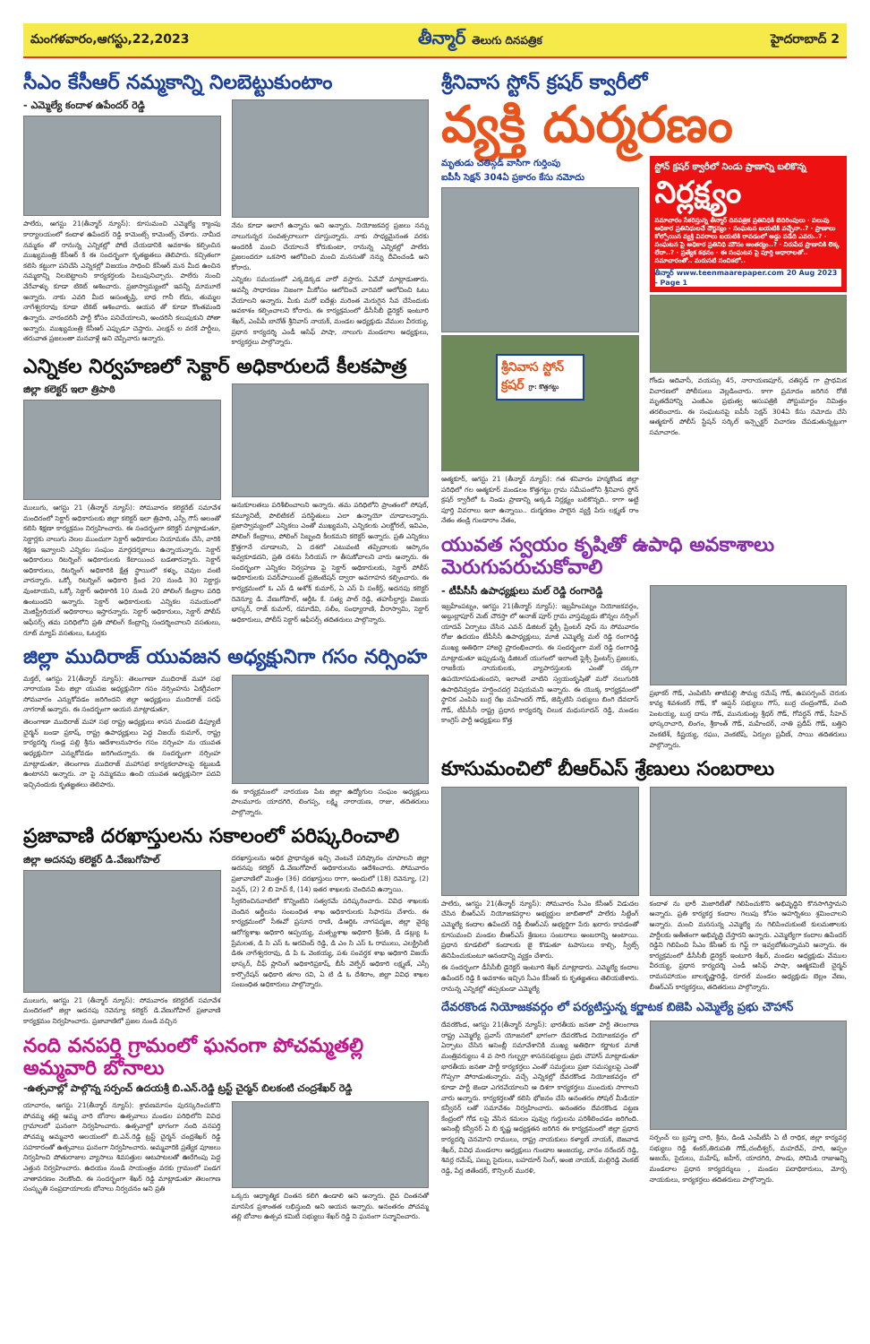మంగళవారం,ఆగస్టు,22,2023 తీన్మార్ తెలుగు దినపత్రిక హైదరాబాద్ 2
సీఎం కేసీఆర్ నమ్మకాన్ని నిలబెట్టుకుంటాం
- ఎమ్మెల్యే కందాళ ఉపేందర్ రెడ్డి
పాలేరు, ఆగస్టు 21(తీన్మార్ న్యూస్): కూసుమంచి ఎమ్మెల్యే క్యాంపు కార్యాలయంలో కందాళ ఉపేందర్ రెడ్డి కామెంట్స్ కామెంట్స్ చేశారు. నామీద నమ్మకం తో రానున్న ఎన్నికల్లో పోటీ చేయడానికి అవకాశం కల్పించిన ముఖ్యమంత్రి కేసీఆర్ కి ఈ సందర్భంగా కృతజ్ఞతలు తెలిపారు. కచ్చితంగా కలిసి కట్టుగా పనిచేసి ఎన్నికల్లో విజయం సాధించి కేసీఆర్ మన మీద ఉంచిన నమ్మకాన్ని నిలబెట్టాలని కార్యకర్తలకు పిలుపునిచ్చారు. పాలేరు నుంచి వేరేవాళ్ళు కూడా టికెట్ ఆశించారు. ప్రజాస్వామ్యంలో ఇవన్నీ మామూలే అన్నారు. నాకు ఎవరి మీద అసంతృప్తి, బాధ గానీ లేదు, తుమ్మల నాగేశ్వరరావు కూడా టికెట్ ఆశించారు. ఆయన తో కూడా కొంతమంది ఉన్నారు. వారందరినీ పార్టీ కోసం పనిచేయాలని, అందరినీ కలుపుకుని పోతా అన్నారు. ముఖ్యమంత్రి కేసీఆర్ ఎప్పుడూ చెప్తారు. ఎలక్షన్ ల వరకే పార్టీలు, తరువాత ప్రజలంతా మనవాళ్లే అని చెప్పేవారు అన్నారు.
నేను కూడా అలాగే ఉన్నాను అని అన్నారు. నియోజకవర్గ ప్రజలు నన్ను నాలుగున్నర సంవత్సరాలుగా చూస్తున్నారు. నాకు సాధ్యమైనంత వరకు అందరికీ మంచి చేయాలనే కోరుకుంటా, రానున్న ఎన్నికల్లో పాలేరు ప్రజలందరూ ఒకసారి ఆలోచించి మంచి మనసుతో నన్ను దీవించండి అని కోరారు.
ఎన్నికల సమయంలో ఎక్కడెక్కడ వారో వస్తారు. ఏవేవో మాట్లాడుతారు. అవన్నీ సాధారణం నిజంగా మీకోసం ఆలోచించే వారెవరో ఆలోచించి ఓటు వేయాలని అన్నారు. మీకు మరో ఐదేళ్లు మరింత మెరుగైన సేవ చేసేందుకు అవకాశం కల్పించాలని కోరారు. ఈ కార్యక్రమంలో డీసీసీబీ డైరెక్టర్ ఇంటూరి శేఖర్, ఎంపీపీ బానోత్ శ్రీనివాస్ నాయక్, మండల అధ్యక్షుడు వేముల వీరయ్య, ప్రధాన కార్యదర్శి ఎండీ ఆసిఫ్ పాషా, నాలుగు మండలాల అధ్యక్షులు, కార్యకర్తలు పాల్గొన్నారు.
ఎన్నికల నిర్వహణలో సెక్టార్ అధికారులదే కీలకపాత్ర
జిల్లా కలెక్టర్ ఇలా త్రిపాఠి
ములుగు, ఆగస్టు 21 (తీన్మార్ న్యూస్): సోమవారం కలెక్టరేట్ సమావేశ మందిరంలో సెక్టార్ అధికారులకు జిల్లా కలెక్టర్ ఇలా త్రిపాఠి, ఎస్పీ గౌస్ ఆలంతో కలిసి శిక్షణా కార్యక్రమం నిర్వహించారు. ఈ సందర్భంగా కలెక్టర్ మాట్లాడుతూ, సెక్టార్లకు నాలుగు నెలల ముందుగా సెక్టార్ అధికారుల నియామకం చేసి, వారికి శిక్షణ ఇవ్వాలని ఎన్నికల సంఘం మార్గదర్శకాలు ఉన్నాయన్నారు. సెక్టార్ అధికారులు రిటర్నింగ్ అధికారులకు కేటాయించ బడతారన్నారు. సెక్టార్ అధికారులు, రిటర్నింగ్ అధికారికి క్షేత్ర స్థాయిలో కళ్ళు, చెవుల వంటి వారన్నారు. ఒక్కో రిటర్నింగ్ అధికారి క్రింద 20 నుండి 30 సెక్టార్లు వుంటాయని, ఒక్కో సెక్టార్ అధికారికి 10 నుండి 20 పోలింగ్ కేంద్రాల పరిధి ఉంటుందని అన్నారు. సెక్టార్ అధికారులకు ఎన్నికల సమయంలో మెజిస్ట్రీరియల్ అధికారాలు ఇస్తారన్నారు. సెక్టార్ అధికారులు, సెక్టార్ పోలీస్ ఆఫీసర్స్ తమ పరిధిలోని ప్రతి పోలింగ్ కేంద్రాన్ని సందర్శించాలని వసతులు, రూట్ మ్యాప్ వసతులు, ఓటర్లకు
అనుకూలతలు పరిశీలించాలని అన్నారు. తమ పరిధిలోని ప్రాంతంలో సోషల్, కమ్యూనిటీ, పొలిటికల్ పరిస్థితులు ఎలా ఉన్నాయో చూడాలన్నారు. ప్రజాస్వామ్యంలో ఎన్నికలు ఎంతో ముఖ్యమని, ఎన్నికలకు ఎలక్టోరల్, ఇవిఎం, పోలింగ్ కేంద్రాలు, పోలింగ్ సిబ్బంది కీలకమని కలెక్టర్ అన్నారు. ప్రతి ఎన్నికలు క్రొత్తగానే చూడాలని, ఏ దశలో ఎటువంటి తప్పిదాలకు ఆస్కారం ఇవ్వకూడదని, ప్రతి దశను సీరియస్ గా తీసుకోవాలని వారు అన్నారు. ఈ సందర్భంగా ఎన్నికల నిర్వహణ పై సెక్టార్ అధికారులకు, సెక్టార్ పోలీస్ అధికారులకు పవర్‌పాయింట్ ప్రజెంటేషన్ ద్వారా అవగాహన కల్పించారు. ఈ కార్యక్రమంలో ఓ ఎస్ డి అశోక్ కుమార్, ఏ ఎస్ పి సంకీర్త్, అదనపు కలెక్టర్ రెవెన్యూ డి. వేణుగోపాల్, ఆర్డీఓ కే. సత్య పాల్ రెడ్డి, తహసీల్దార్లు విజయ భాస్కర్, రాజ్ కుమార్, రమాదేవి, సలీం, సంధ్యారాణి, వీరాస్వామి, సెక్టార్ అధికారులు, పోలీస్ సెక్టార్ ఆఫీసర్స్ తదితరులు పాల్గొన్నారు.
జిల్లా ముదిరాజ్ యువజన అధ్యక్షునిగా గసం నర్సింహ
మక్తల్, ఆగస్టు 21(తీన్మార్ న్యూస్): తెలంగాణా ముదిరాజ్ మహా సభ నారాయణ పేట జిల్లా యువజ అధ్యక్షునిగా గసం నర్సింహను ఏకగ్రీవంగా సోమవారం ఎన్నుకోవడం జరిగిందని జిల్లా అధ్యక్షులు ముదిరాజ్ సరఫ్ నాగరాజ్ అన్నారు. ఈ సందర్భంగా ఆయన మాట్లాడుతూ,
తెలంగాణా ముదిరాజ్ మహా సభ రాష్ట్ర అధ్యక్షులు శాసన మండలి డిప్యూటీ ఛైర్మన్ బండా ప్రకాష్, రాష్ట్ర ఉపాధ్యక్షులు పెద్ద విజయ్ కుమార్, రాష్ట్ర కార్యదర్శి గుండ్ల పల్లి శ్రీను ఆదేశాలనుసారం గసం నర్సింహ ను యువత అధ్యక్షునిగా ఎన్నుకోవడం జరిగిందన్నారు. ఈ సందర్భంగా నర్సింహ మాట్లాడుతూ, తెలంగాణ ముదిరాజ్ మహాసభ కార్యకలాపాలపై కట్టుబడి ఉంటానని అన్నారు. నా పై నమ్మకము ఉంచి యువత అధ్యక్షునిగా పదవి ఇచ్చినందుకు కృతజ్ఞతలు తెలిపారు.
ఈ కార్యక్రమంలో నారయణ పేట జిల్లా ఉద్యోగుల సంఘం అధ్యక్షులు పాలమూరు యాదగిరి, లింగప్ప, లక్ష్మి నారాయణ, రాజు, తదితరులు పాల్గొన్నారు.
ప్రజావాణి దరఖాస్తులను సకాలంలో పరిష్కరించాలి
జిల్లా అదనపు కలెక్టర్ డి.వేణుగోపాల్
ములుగు, ఆగస్టు 21 (తీన్మార్ న్యూస్): సోమవారం కలెక్టరేట్ సమావేశ మందిరంలో జిల్లా అదనపు రెవెన్యూ కలెక్టర్ డి.వేణుగోపాల్ ప్రజావాణి కార్యక్రమం నిర్వహించారు. ప్రజావాణిలో ప్రజల నుండి వచ్చిన
దరఖాస్తులను అధిక ప్రాధాన్యత ఇచ్చి వెంటనే పరిష్కారం చూపాలని జిల్లా అదనపు కలెక్టర్ డి.వేణుగోపాల్ అధికారులను ఆదేశించారు. సోమవారం ప్రజావాణిలో మొత్తం (36) దరఖాస్తులు రాగా, అందులో (18) రెవెన్యూ, (2) పెన్షన్, (2) 2 బి హెచ్ కే, (14) ఇతర శాఖలకు చెందినవి ఉన్నాయి.
స్వీకరించినవాటిలో కొన్నింటిని సత్వరమే పరిష్కరించారు. వివిధ శాఖలకు చెందిన అర్జీలను సంబంధిత శాఖ అధికారులకు సిఫారసు చేశారు. ఈ కార్యక్రమంలో సీఈవో ప్రసూన రాణి, డిఆర్డిఓ నాగపద్మజ, జిల్లా వైద్య ఆరోగ్యశాఖ అధికారి అప్పయ్య, మత్స్యశాఖ అధికారి శ్రీపతి, డి డబ్ల్యు ఓ ప్రేమలత, డి సి ఎస్ ఓ అరవింద్ రెడ్డి, డి ఎం సి ఎస్ ఓ రాములు, ఎలక్ట్రిసిటీ డిఈ నాగేశ్వరరావు, డి పి ఓ వెంకయ్య, పశు సంవర్ధక శాఖ అధికారి విజయ్ భాస్కర్, చీఫ్ ప్లానింగ్ అధికారిప్రకాష్, బీసీ వెల్ఫేర్ అధికారి లక్ష్మణ్, ఎస్సీ కార్పొరేషన్ అధికారి తూల రవి, ఏ టి డి ఓ దేశిరాం, జిల్లా వివిధ శాఖల సంబంధిత అధికారులు పాల్గొన్నారు.
నంది వనపర్తి గ్రామంలో ఘనంగా పోచమ్మతల్లి అమ్మవారి బోనాలు
-ఉత్సవాల్లో పాల్గొన్న సర్పంచ్ ఉదయశ్రీ బి.ఎన్.రెడ్డి ట్రస్ట్ చైర్మన్ బిలకంటి చంద్రశేఖర్ రెడ్డి
యాచారం, ఆగస్టు 21(తీన్మార్ న్యూస్): శ్రావణమాసం పురస్కరించుకొని పోచమ్మ తల్లి అమ్మ వారి బోనాల ఉత్సవాలు మండల పరిధిలోని వివిధ గ్రామాలలో ఘనంగా నిర్వహించారు. ఉత్సవాల్లో భాగంగా నంది వనపర్తి పోచమ్మ అమ్మవారి ఆలయంలో బి.ఎన్.రెడ్డి ట్రస్ట్ చైర్మన్ చంద్రశేఖర్ రెడ్డి సహకారంతో ఉత్సవాలు ఘనంగా నిర్వహించారు. అమ్మవారికి ప్రత్యేక పూజలు నిర్వహించి పోతురాజుల వ్యాసాలు శివసత్తుల ఆటపాటలతో ఊరేగింపు పెద్ద ఎత్తున నిర్వహించారు. ఉదయం నుండి సాయంత్రం వరకు గ్రామంలో పండగ వాతావరణం నెలకొంది. ఈ సందర్భంగా శేఖర్ రెడ్డి మాట్లాడుతూ తెలంగాణ సంస్కృతి సంప్రదాయాలకు బోనాలు నిర్వచనం అని ప్రతి
ఒక్కరు ఆధ్యాత్మిక చింతన కలిగి ఉండాలి అని అన్నారు. దైవ చింతనతో మానసిక ప్రశాంతత లభిస్తుంది అని ఆయన అన్నారు. అనంతరం పోచమ్మ తల్లి బోనాల ఉత్సవ కమిటీ సభ్యులు శేఖర్ రెడ్డి ని ఘనంగా సన్మానించారు.
శ్రీనివాస స్టోన్ క్రషర్ క్వారీలో
వ్యక్తి దుర్మరణం
మృతుడు చతిస్గడ్ వాసిగా గుర్తింపు
ఐపీసీ సెక్షన్ 304ఏ ప్రకారం కేసు నమోదు
శ్రీనివాస స్టోన్ క్రషర్ గ్రా: కొత్తగట్టు
ఆత్మకూర్, ఆగస్టు 21 (తీన్మార్ న్యూస్): గత శనివారం హన్మకొండ జిల్లా పరిధిలో గల ఆత్మకూర్ మండలం కొత్తగట్టు గ్రామ సమీపంలోని శ్రీనివాస స్టోన్ క్రషర్ క్వారీలో ఓ నిండు ప్రాణాన్ని అక్కడి నిర్లక్ష్యం బలికొన్నది.. కాగా అట్టి పూర్తి వివరాలు ఇలా ఉన్నాయి.. దుర్మరణం పాలైన వ్యక్తి పేరు లక్ష్మణ్ రాం నేతం తండ్రి గుండారాం నేతం,
స్టోన్ క్రషర్ క్వారీలో నిండు ప్రాణాన్ని బలికొన్న
నిర్లక్ష్యం
సమాచారం సేకరిస్తున్న తీన్మార్ దినపత్రిక ప్రతినిధికి బెదిరింపులు · పలువు అధికార ప్రతినిధులచే దౌర్జన్యం · సంఘటన బయటికి వచ్చేనా..? · ప్రాణాలు కోల్పోయిన వ్యక్తి వివరాలు బయటికి రావడంలో అడ్డు పడేది ఎవరు..? · సంఘటన పై అధికార ప్రతినిధి మౌనం ఆంతర్యం..? · నిరుపేద ప్రాణానికి లెక్క లేదా..? · ప్రత్యేక కథనం · ఈ సంఘటన పై పూర్తి ఆధారాలతో.. సమాచారంతో.. మరుసటి సంచికలో..
తీన్మార్ www.teenmaarepaper.com 20 Aug 2023 - Page 1
గోండు ఆదివాసీ, వయస్సు 45, నారాయణపూర్, చతిస్గడ్ గా ప్రాథమిక విచారణలో పోలీసులు వెల్లడించారు. కాగా ప్రమాదం జరిగిన రోజే మృతదేహాన్ని ఎంజీఎం ప్రభుత్వ ఆసుపత్రికి పోస్టుమార్టం నిమిత్తం తరలించారు. ఈ సంఘటనపై ఐపీసీ సెక్షన్ 304ఏ కేసు నమోదు చేసి ఆత్మకూర్ పోలీస్ స్టేషన్ సర్కిల్ ఇన్స్పెక్టర్ విచారణ చేపడుతున్నట్లుగా సమాచారం.
యువత స్వయం కృషితో ఉపాధి అవకాశాలు మెరుగుపరుచుకోవాలి
- టీపీసీసీ ఉపాధ్యక్షులు మల్ రెడ్డి రంగారెడ్డి
ఇబ్రహీంపట్నం, ఆగస్టు 21(తీన్మార్ న్యూస్): ఇబ్రహీంపట్నం నియోజకవర్గం, అబ్దుల్లాపూర్ మెట్ చౌరస్తా లో అనాజ్ పూర్ గ్రామ వాస్తవ్యుడు జొన్నల నర్సింగ్ యాదవ్ ఏర్పాటు చేసిన ఎవన్ డిజిటల్ ఫ్లెక్సీ ప్రింటర్ షాప్ ను సోమవారం రోజు ఉదయం టీపీసీసీ ఉపాధ్యక్షులు, మాజీ ఎమ్మెల్యే మల్ రెడ్డి రంగారెడ్డి ముఖ్య అతిథిగా హాజరై ప్రారంభించారు. ఈ సందర్భంగా మల్ రెడ్డి రంగారెడ్డి మాట్లాడుతూ ఇప్పుడున్న డిజిటల్ యుగంలో ఇలాంటి ఫ్లెక్సీ ప్రింటర్స్ ప్రజలకు, రాజకీయ నాయకులకు, వ్యాపారస్తులకు ఎంతో చక్కగా ఉపయోగపడుతుందని, ఇలాంటి వాటిని స్వయంకృషితో మరో నలుగురికి ఉపాధినివ్వడం హర్షించదగ్గ విషయమని అన్నారు. ఈ యొక్క కార్యక్రమంలో స్థానిక ఎంపిపి బుర్ర రేఖ మహేందర్ గౌడ్, జెడ్పిటిసి సభ్యులు బింగి దేవదాస్ గౌడ్, టీపీసీసీ రాష్ట్ర ప్రధాన కార్యదర్శి చిలుక మధుసూదన్ రెడ్డి, మండల కాంగ్రెస్ పార్టీ అధ్యక్షులు కొత్త
ప్రభాకర్ గౌడ్, ఎంపిటిసి తాటిపల్లి సౌమ్య రమేష్ గౌడ్, ఉపసర్పంచ్ చెరుకు కావ్య శివశంకర్ గౌడ్, కో ఆప్షన్ సభ్యులు గౌస్, బుర్ర చంద్రంగౌడ్, వంది పెంటయ్య, బుర్ర దాసు గౌడ్, మునుకుంట్ల శ్రీధర్ గౌడ్, గోవర్ధన్ గౌడ్, సీహెచ్ భాస్కరాచారి, లింగం, శ్రీకాంత్ గౌడ్, మహేందర్, నాతి ప్రదీప్ గౌడ్, బత్తిని వెంకటేశ్, కిష్టయ్య, రఘు, వెంకటేష్, ఏర్పుల ప్రవీణ్, సాయి తదితరులు పాల్గొన్నారు.
కూసుమంచిలో బీఆర్ఎస్ శ్రేణులు సంబరాలు
పాలేరు, ఆగస్టు 21(తీన్మార్ న్యూస్): సోమవారం సీఎం కేసీఆర్ విడుదల చేసిన బీఆర్ఎస్ నియోజకవర్గాల అభ్యర్థుల జాబితాలో పాలేరు సిట్టింగ్ ఎమ్మెల్యే కందాల ఉపేందర్ రెడ్డి బీఆర్ఎస్ అభ్యర్థిగా పేరు ఖరారు కావడంతో కూసుమంచి మండల బీఆర్ఎస్ శ్రేణులు సంబరాలు అంబరాన్ని అంటాయి. ప్రధాన కూడలిలో కందాలకు జై కొడుతూ టపాసులు కాల్చి, స్వీట్స్ తినిపించుకుంటూ ఆనందాన్ని వ్యక్తం చేశారు.
ఈ సందర్భంగా డీసీసీబీ డైరెక్టర్ ఇంటూరి శేఖర్ మాట్లాడారు. ఎమ్మెల్యే కందాల ఉపేందర్ రెడ్డి కి అవకాశం ఇచ్చిన సీఎం కేసీఆర్ కు కృతజ్ఞతలు తెలియజేశారు. రానున్న ఎన్నికల్లో తప్పకుండా ఎమ్మెల్యే
కందాళ ను భారీ మెజారిటీతో గెలిపించుకొని అభివృద్ధిని కొనసాగిస్తామని అన్నారు. ప్రతి కార్యకర్త కందాల గెలుపు కోసం అహర్నిశలు శ్రమించాలని అన్నారు. మంచి మనసున్న ఎమ్మెల్యే ను గెలిపించుకుంటే కులమతాలకు పార్టీలకు అతీతంగా అభివృద్ధి చేస్తారని అన్నారు. ఎమ్మెల్యేగా కందాల ఉపేందర్ రెడ్డిని గెలిపించి సీఎం కేసీఆర్ కు గిఫ్ట్ గా ఇవ్వబోతున్నామని అన్నారు. ఈ కార్యక్రమంలో డీసీసీబీ డైరెక్టర్ ఇంటూరి శేఖర్, మండల అధ్యక్షుడు వేముల వీరయ్య, ప్రధాన కార్యదర్శి ఎండీ ఆసిఫ్ పాషా, ఆత్మకమిటీ చైర్మన్ రామసహాయం బాలకృష్ణారెడ్డి, రూరల్ మండల అధ్యక్షుడు బెల్లం వేణు, బీఆర్ఎస్ కార్యకర్తలు, తదితరులు పాల్గొన్నారు.
దేవరకొండ నియోజకవర్గం లో పర్యటిస్తున్న కర్ణాటక బిజెపి ఎమ్మెల్యే ప్రభు చౌహాన్
దేవరకొండ, ఆగస్టు 21(తీన్మార్ న్యూస్): భారతీయ జనతా పార్టీ తెలంగాణ రాష్ట్ర ఎమ్మెల్యే ప్రవాస్ యోజనలో భాగంగా దేవరకొండ నియోజకవర్గం లో ఏర్పాటు చేసిన అసెంబ్లీ సమావేశానికి ముఖ్య అతిథిగా కర్ణాటక మాజీ మంత్రివర్యులు 4 వ సారి గుల్బర్గా శాసనసభ్యులు ప్రభు చౌహాన్ మాట్లాడుతూ భారతీయ జనతా పార్టీ కార్యకర్తలు ఎంతో సమర్థులు ప్రజా సమస్యలపై ఎంతో గొప్పగా పోరాడుతున్నారు. వచ్చే ఎన్నికల్లో దేవరకొండ నియోజకవర్గం లో కూడా పార్టీ జెండా ఎగరవేయాలని ఆ దిశగా కార్యకర్తలు ముందుకు సాగాలని వారు అన్నారు. కార్యకర్తలతో కలిసి భోజనం చేసి అనంతరం సోషల్ మీడియా కన్వీనర్ లతో సమావేశం నిర్వహించారు. అనంతరం దేవరకొండ పట్టణ కేంద్రంలో గోడ లపై వేసిన కమలం పువ్వు గుర్తులను పరిశీలించడం జరిగింది. అసెంబ్లీ కన్వీనర్ ఏ బి కృష్ణ అధ్యక్షతన జరిగిన ఈ కార్యక్రమంలో జిల్లా ప్రధాన కార్యదర్శి చెనమోని రాములు, రాష్ట్ర నాయకులు కళ్యాణ్ నాయక్, బెజవాడ శేఖర్, వివిధ మండలాల అధ్యక్షులు గుండాల అంజయ్య, వానం నరేందర్ రెడ్డి, శివర్ల రమేష్, పబ్బు సైదులు, బహదూర్ సింగ్, అంజి నాయక్, మల్లిరెడ్డి వెంకట్ రెడ్డి, పేర్ల జితేందర్, కౌన్సిలర్ మురళి,
సర్పంచ్ లు బ్రహ్మ చారి, శ్రీను, డిండి ఎంపీటీసీ ఏ టీ రాధిక, జిల్లా కార్యవర్గ సభ్యులు రెడ్డి శంకర్,తిరుపతి గౌడ్,చందీశ్వర్, మహదేవ్, హరి, అప్పం అజయ్, సైదులు, మహేష్, జహీర్, యాదగిరి, పాండు, సోమిడి రాజుఅన్ని మండలాల ప్రధాన కార్యదర్శులు , మండల పదాధికారులు, మోర్చ నాయకులు, కార్యకర్తలు తదితరులు పాల్గొన్నారు.